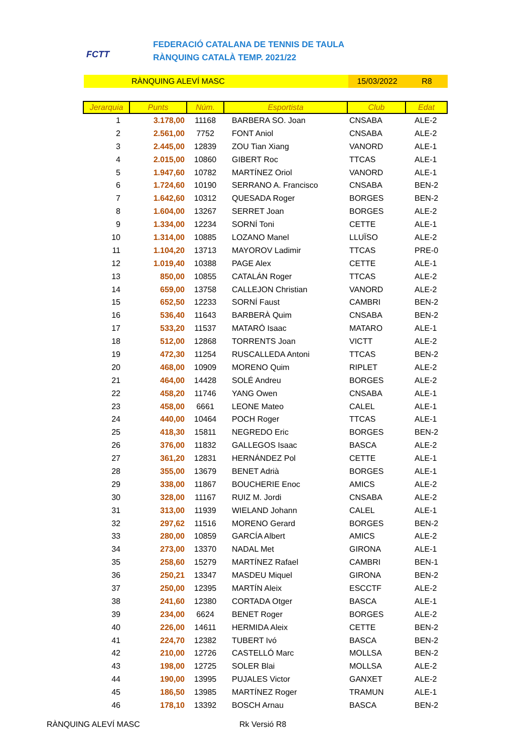FCTT
FEDERACIÓ CATALANA DE TENNIS DE TAULA
RÀNQUING CATALÀ TEMP. 2021/22
RÀNQUING ALEVÍ MASC 15/03/2022 R8
| Jerarquia | Punts | Núm. | Esportista | Club | Edat |
| --- | --- | --- | --- | --- | --- |
| 1 | 3.178,00 | 11168 | BARBERA SO. Joan | CNSABA | ALE-2 |
| 2 | 2.561,00 | 7752 | FONT Aniol | CNSABA | ALE-2 |
| 3 | 2.445,00 | 12839 | ZOU Tian Xiang | VANORD | ALE-1 |
| 4 | 2.015,00 | 10860 | GIBERT Roc | TTCAS | ALE-1 |
| 5 | 1.947,60 | 10782 | MARTÍNEZ Oriol | VANORD | ALE-1 |
| 6 | 1.724,60 | 10190 | SERRANO A. Francisco | CNSABA | BEN-2 |
| 7 | 1.642,60 | 10312 | QUESADA Roger | BORGES | BEN-2 |
| 8 | 1.604,00 | 13267 | SERRET Joan | BORGES | ALE-2 |
| 9 | 1.334,00 | 12234 | SORNÍ Toni | CETTE | ALE-1 |
| 10 | 1.314,00 | 10885 | LOZANO Manel | LLUÏSO | ALE-2 |
| 11 | 1.104,20 | 13713 | MAYOROV Ladimir | TTCAS | PRE-0 |
| 12 | 1.019,40 | 10388 | PAGE Alex | CETTE | ALE-1 |
| 13 | 850,00 | 10855 | CATALÁN Roger | TTCAS | ALE-2 |
| 14 | 659,00 | 13758 | CALLEJON Christian | VANORD | ALE-2 |
| 15 | 652,50 | 12233 | SORNÍ Faust | CAMBRI | BEN-2 |
| 16 | 536,40 | 11643 | BARBERÀ Quim | CNSABA | BEN-2 |
| 17 | 533,20 | 11537 | MATARÓ Isaac | MATARO | ALE-1 |
| 18 | 512,00 | 12868 | TORRENTS Joan | VICTT | ALE-2 |
| 19 | 472,30 | 11254 | RUSCALLEDA Antoni | TTCAS | BEN-2 |
| 20 | 468,00 | 10909 | MORENO Quim | RIPLET | ALE-2 |
| 21 | 464,00 | 14428 | SOLÉ Andreu | BORGES | ALE-2 |
| 22 | 458,20 | 11746 | YANG Owen | CNSABA | ALE-1 |
| 23 | 458,00 | 6661 | LEONE Mateo | CALEL | ALE-1 |
| 24 | 440,00 | 10464 | POCH Roger | TTCAS | ALE-1 |
| 25 | 418,30 | 15811 | NEGREDO Eric | BORGES | BEN-2 |
| 26 | 376,00 | 11832 | GALLEGOS Isaac | BASCA | ALE-2 |
| 27 | 361,20 | 12831 | HERNÁNDEZ Pol | CETTE | ALE-1 |
| 28 | 355,00 | 13679 | BENET Adrià | BORGES | ALE-1 |
| 29 | 338,00 | 11867 | BOUCHERIE Enoc | AMICS | ALE-2 |
| 30 | 328,00 | 11167 | RUIZ M. Jordi | CNSABA | ALE-2 |
| 31 | 313,00 | 11939 | WIELAND Johann | CALEL | ALE-1 |
| 32 | 297,62 | 11516 | MORENO Gerard | BORGES | BEN-2 |
| 33 | 280,00 | 10859 | GARCÍA Albert | AMICS | ALE-2 |
| 34 | 273,00 | 13370 | NADAL Met | GIRONA | ALE-1 |
| 35 | 258,60 | 15279 | MARTÍNEZ Rafael | CAMBRI | BEN-1 |
| 36 | 250,21 | 13347 | MASDEU Miquel | GIRONA | BEN-2 |
| 37 | 250,00 | 12395 | MARTÍN Aleix | ESCCTF | ALE-2 |
| 38 | 241,60 | 12380 | CORTADA Otger | BASCA | ALE-1 |
| 39 | 234,00 | 6624 | BENET Roger | BORGES | ALE-2 |
| 40 | 226,00 | 14611 | HERMIDA Aleix | CETTE | BEN-2 |
| 41 | 224,70 | 12382 | TUBERT Ivó | BASCA | BEN-2 |
| 42 | 210,00 | 12726 | CASTELLÓ Marc | MOLLSA | BEN-2 |
| 43 | 198,00 | 12725 | SOLER Blai | MOLLSA | ALE-2 |
| 44 | 190,00 | 13995 | PUJALES Victor | GANXET | ALE-2 |
| 45 | 186,50 | 13985 | MARTÍNEZ Roger | TRAMUN | ALE-1 |
| 46 | 178,10 | 13392 | BOSCH Arnau | BASCA | BEN-2 |
RÀNQUING ALEVÍ MASC Rk Versió R8